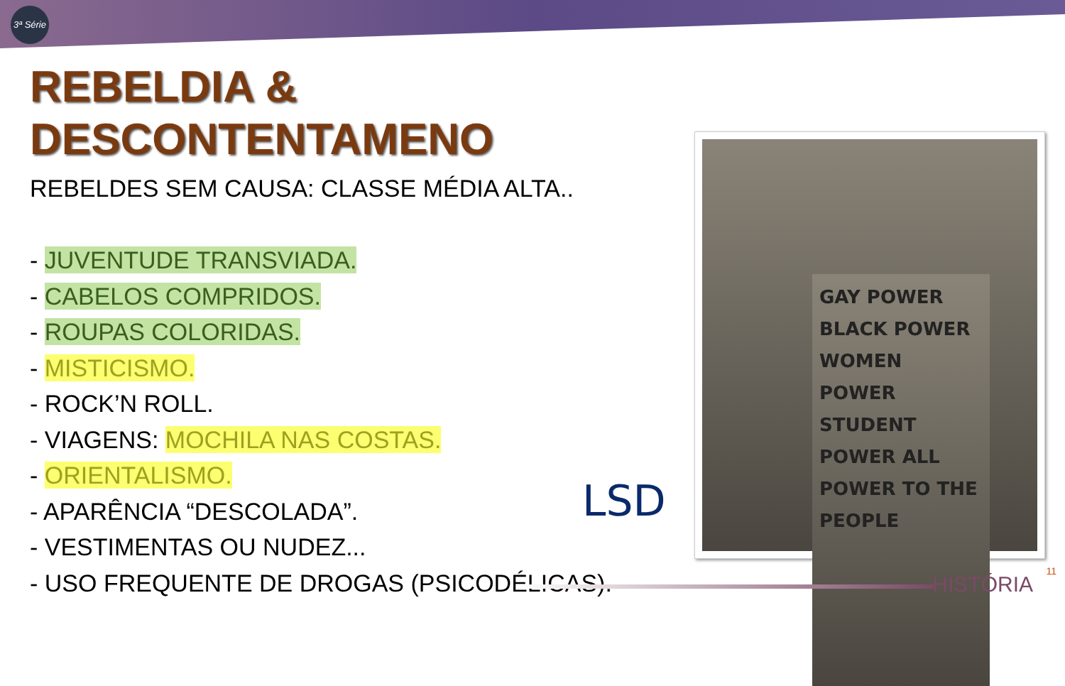3ª Série
REBELDIA &
DESCONTENTAMENO
REBELDES SEM CAUSA: CLASSE MÉDIA ALTA..
- JUVENTUDE TRANSVIADA.
- CABELOS COMPRIDOS.
- ROUPAS COLORIDAS.
- MISTICISMO.
- ROCK’N ROLL.
- VIAGENS: MOCHILA NAS COSTAS.
- ORIENTALISMO.
- APARÊNCIA “DESCOLADA”.
- VESTIMENTAS OU NUDEZ...
- USO FREQUENTE DE DROGAS (PSICODÉLICAS).
LSD
GAY POWER BLACK POWER WOMEN POWER STUDENT POWER ALL POWER TO THE PEOPLE
11 HISTÓRIA